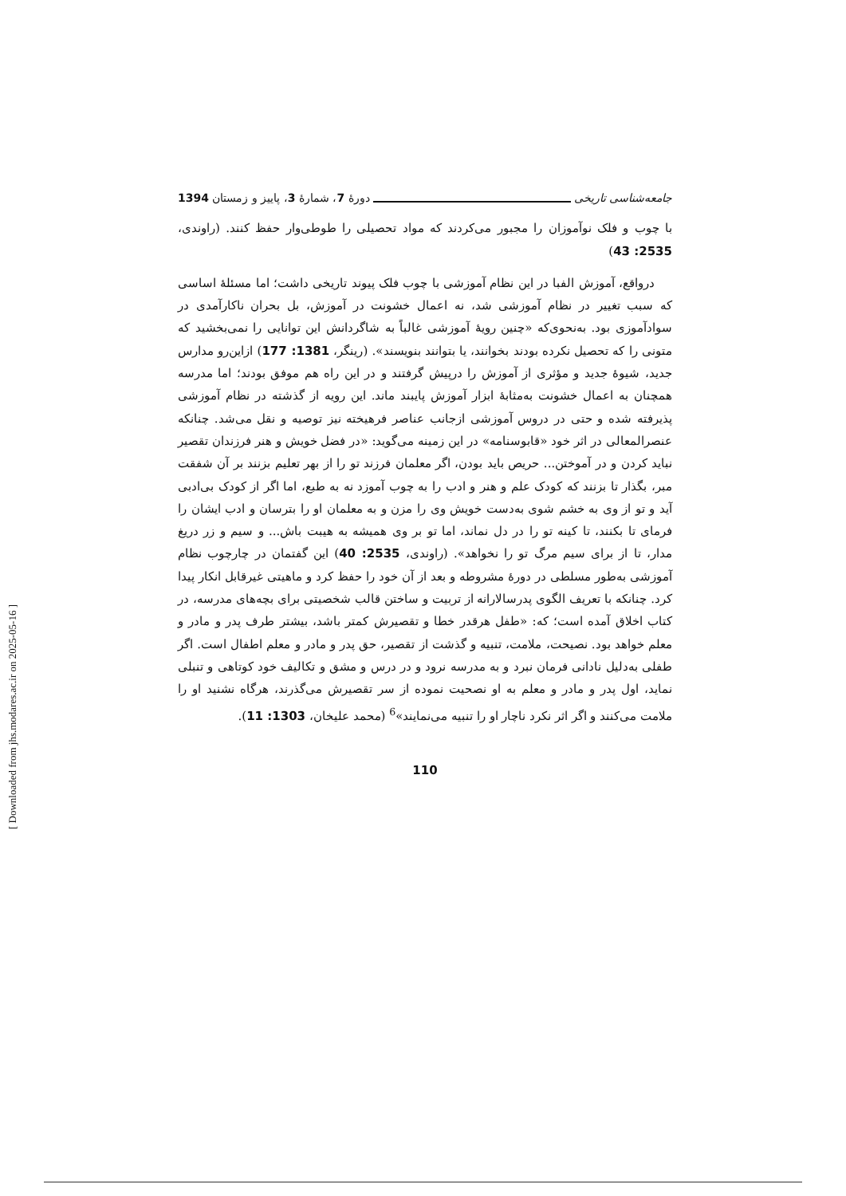جامعه‌شناسی تاریخی دورهٔ 7، شمارهٔ 3، پاییز و زمستان 1394
با چوب و فلک نوآموزان را مجبور می‌کردند که مواد تحصیلی را طوطی‌وار حفظ کنند. (راوندی، 2535: 43)
درواقع، آموزش الفبا در این نظام آموزشی با چوب فلک پیوند تاریخی داشت؛ اما مسئلهٔ اساسی که سبب تغییر در نظام آموزشی شد، نه اعمال خشونت در آموزش، بل بحران ناکارآمدی در سوادآموزی بود. به‌نحوی‌که «چنین رویهٔ آموزشی غالباً به شاگردانش این توانایی را نمی‌بخشید که متونی را که تحصیل نکرده بودند بخوانند، یا بتوانند بنویسند». (رینگر، 1381: 177) ازاین‌رو مدارس جدید، شیوهٔ جدید و مؤثری از آموزش را درپیش گرفتند و در این راه هم موفق بودند؛ اما مدرسه همچنان به اعمال خشونت به‌مثابهٔ ابزار آموزش پایبند ماند. این رویه از گذشته در نظام آموزشی پذیرفته شده و حتی در دروس آموزشی ازجانب عناصر فرهیخته نیز توصیه و نقل می‌شد. چنانکه عنصرالمعالی در اثر خود «قابوسنامه» در این زمینه می‌گوید: «در فضل خویش و هنر فرزندان تقصیر نباید کردن و در آموختن... حریص باید بودن، اگر معلمان فرزند تو را از بهر تعلیم بزنند بر آن شفقت مبر، بگذار تا بزنند که کودک علم و هنر و ادب را به چوب آموزد نه به طبع، اما اگر از کودک بی‌ادبی آید و تو از وی به خشم شوی به‌دست خویش وی را مزن و به معلمان او را بترسان و ادب ایشان را فرمای تا بکنند، تا کینه تو را در دل نماند، اما تو بر وی همیشه به هیبت باش... و سیم و زر دریغ مدار، تا از برای سیم مرگ تو را نخواهد». (راوندی، 2535: 40) این گفتمان در چارچوب نظام آموزشی به‌طور مسلطی در دورهٔ مشروطه و بعد از آن خود را حفظ کرد و ماهیتی غیرقابل انکار پیدا کرد. چنانکه با تعریف الگوی پدرسالارانه از تربیت و ساختن قالب شخصیتی برای بچه‌های مدرسه، در کتاب اخلاق آمده است؛ که: «طفل هرقدر خطا و تقصیرش کمتر باشد، بیشتر طرف پدر و مادر و معلم خواهد بود. نصیحت، ملامت، تنبیه و گذشت از تقصیر، حق پدر و مادر و معلم اطفال است. اگر طفلی به‌دلیل نادانی فرمان نبرد و به مدرسه نرود و در درس و مشق و تکالیف خود کوتاهی و تنبلی نماید، اول پدر و مادر و معلم به او نصحیت نموده از سر تقصیرش می‌گذرند، هرگاه نشنید او را ملامت می‌کنند و اگر اثر نکرد ناچار او را تنبیه می‌نمایند»<sup>6</sup> (محمد علیخان، 1303: 11).
110
[ Downloaded from jhs.modares.ac.ir on 2025-05-16 ]